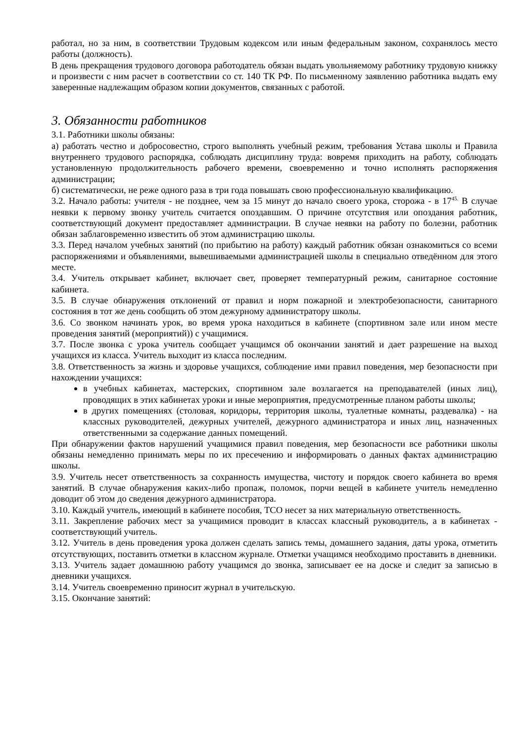работал, но за ним, в соответствии Трудовым кодексом или иным федеральным законом, сохранялось место работы (должность).
В день прекращения трудового договора работодатель обязан выдать увольняемому работнику трудовую книжку и произвести с ним расчет в соответствии со ст. 140 ТК РФ. По письменному заявлению работника выдать ему заверенные надлежащим образом копии документов, связанных с работой.
3. Обязанности работников
3.1. Работники школы обязаны:
а) работать честно и добросовестно, строго выполнять учебный режим, требования Устава школы и Правила внутреннего трудового распорядка, соблюдать дисциплину труда: вовремя приходить на работу, соблюдать установленную продолжительность рабочего времени, своевременно и точно исполнять распоряжения администрации;
б) систематически, не реже одного раза в три года повышать свою профессиональную квалификацию.
3.2. Начало работы: учителя - не позднее, чем за 15 минут до начало своего урока, сторожа - в 17<sup>45.</sup> В случае неявки к первому звонку учитель считается опоздавшим. О причине отсутствия или опоздания работник, соответствующий документ предоставляет администрации. В случае неявки на работу по болезни, работник обязан заблаговременно известить об этом администрацию школы.
3.3. Перед началом учебных занятий (по прибытию на работу) каждый работник обязан ознакомиться со всеми распоряжениями и объявлениями, вывешиваемыми администрацией школы в специально отведённом для этого месте.
3.4. Учитель открывает кабинет, включает свет, проверяет температурный режим, санитарное состояние кабинета.
3.5. В случае обнаружения отклонений от правил и норм пожарной и электробезопасности, санитарного состояния в тот же день сообщить об этом дежурному администратору школы.
3.6. Со звонком начинать урок, во время урока находиться в кабинете (спортивном зале или ином месте проведения занятий (мероприятий)) с учащимися.
3.7. После звонка с урока учитель сообщает учащимся об окончании занятий и дает разрешение на выход учащихся из класса. Учитель выходит из класса последним.
3.8. Ответственность за жизнь и здоровье учащихся, соблюдение ими правил поведения, мер безопасности при нахождении учащихся:
в учебных кабинетах, мастерских, спортивном зале возлагается на преподавателей (иных лиц), проводящих в этих кабинетах уроки и иные мероприятия, предусмотренные планом работы школы;
в других помещениях (столовая, коридоры, территория школы, туалетные комнаты, раздевалка) - на классных руководителей, дежурных учителей, дежурного администратора и иных лиц, назначенных ответственными за содержание данных помещений.
При обнаружении фактов нарушений учащимися правил поведения, мер безопасности все работники школы обязаны немедленно принимать меры по их пресечению и информировать о данных фактах администрацию школы.
3.9. Учитель несет ответственность за сохранность имущества, чистоту и порядок своего кабинета во время занятий. В случае обнаружения каких-либо пропаж, поломок, порчи вещей в кабинете учитель немедленно доводит об этом до сведения дежурного администратора.
3.10. Каждый учитель, имеющий в кабинете пособия, ТСО несет за них материальную ответственность.
3.11. Закрепление рабочих мест за учащимися проводит в классах классный руководитель, а в кабинетах - соответствующий учитель.
3.12. Учитель в день проведения урока должен сделать запись темы, домашнего задания, даты урока, отметить отсутствующих, поставить отметки в классном журнале. Отметки учащимся необходимо проставить в дневники.
3.13. Учитель задает домашнюю работу учащимся до звонка, записывает ее на доске и следит за записью в дневники учащихся.
3.14. Учитель своевременно приносит журнал в учительскую.
3.15. Окончание занятий: